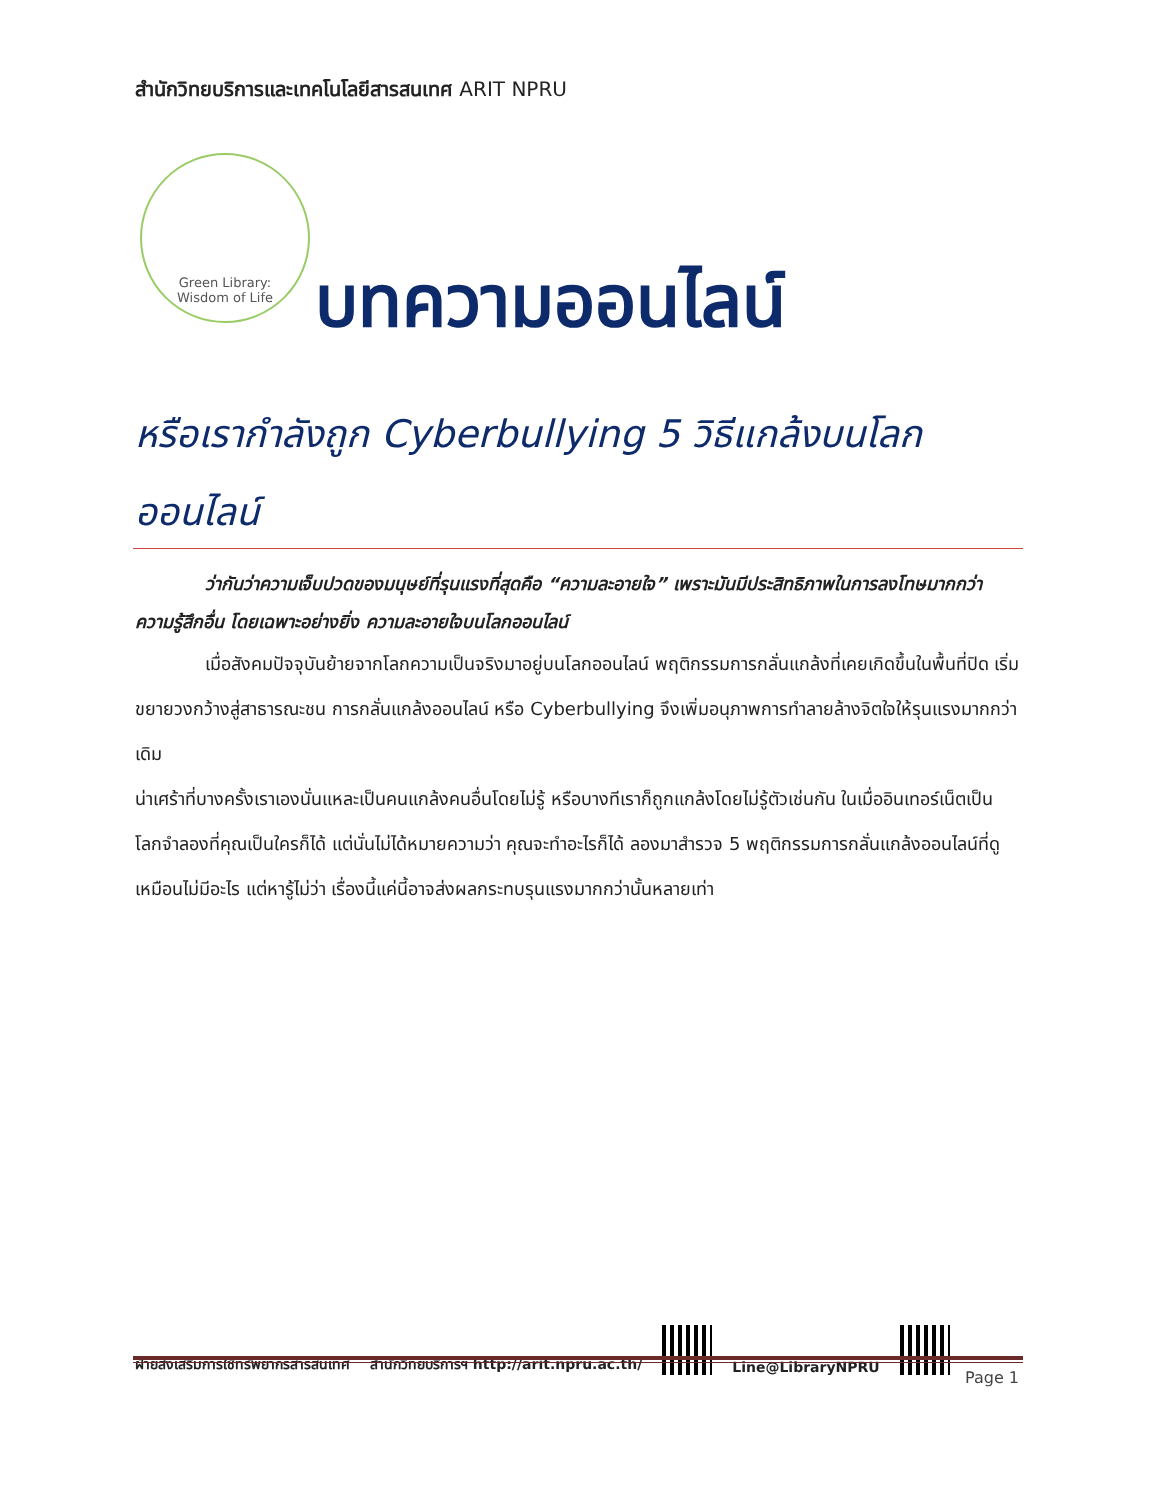สำนักวิทยบริการและเทคโนโลยีสารสนเทศ ARIT NPRU
Green Library:
Wisdom of Life
บทความออนไลน์
หรือเรากำลังถูก Cyberbullying 5 วิธีแกล้งบนโลก ออนไลน์
ว่ากันว่าความเจ็บปวดของมนุษย์ที่รุนแรงที่สุดคือ “ความละอายใจ” เพราะมันมีประสิทธิภาพในการลงโทษมากกว่าความรู้สึกอื่น โดยเฉพาะอย่างยิ่ง ความละอายใจบนโลกออนไลน์
เมื่อสังคมปัจจุบันย้ายจากโลกความเป็นจริงมาอยู่บนโลกออนไลน์ พฤติกรรมการกลั่นแกล้งที่เคยเกิดขึ้นในพื้นที่ปิด เริ่มขยายวงกว้างสู่สาธารณะชน การกลั่นแกล้งออนไลน์ หรือ Cyberbullying จึงเพิ่มอนุภาพการทำลายล้างจิตใจให้รุนแรงมากกว่าเดิม
น่าเศร้าที่บางครั้งเราเองนั่นแหละเป็นคนแกล้งคนอื่นโดยไม่รู้ หรือบางทีเราก็ถูกแกล้งโดยไม่รู้ตัวเช่นกัน ในเมื่ออินเทอร์เน็ตเป็นโลกจำลองที่คุณเป็นใครก็ได้ แต่นั่นไม่ได้หมายความว่า คุณจะทำอะไรก็ได้ ลองมาสำรวจ 5 พฤติกรรมการกลั่นแกล้งออนไลน์ที่ดูเหมือนไม่มีอะไร แต่หารู้ไม่ว่า เรื่องนี้แค่นี้อาจส่งผลกระทบรุนแรงมากกว่านั้นหลายเท่า
ฝ่ายส่งเสริมการใช้ทรัพยากรสารสนเทศ สำนักวิทยบริการฯ http://arit.npru.ac.th/
Line@LibraryNPRU
Page 1